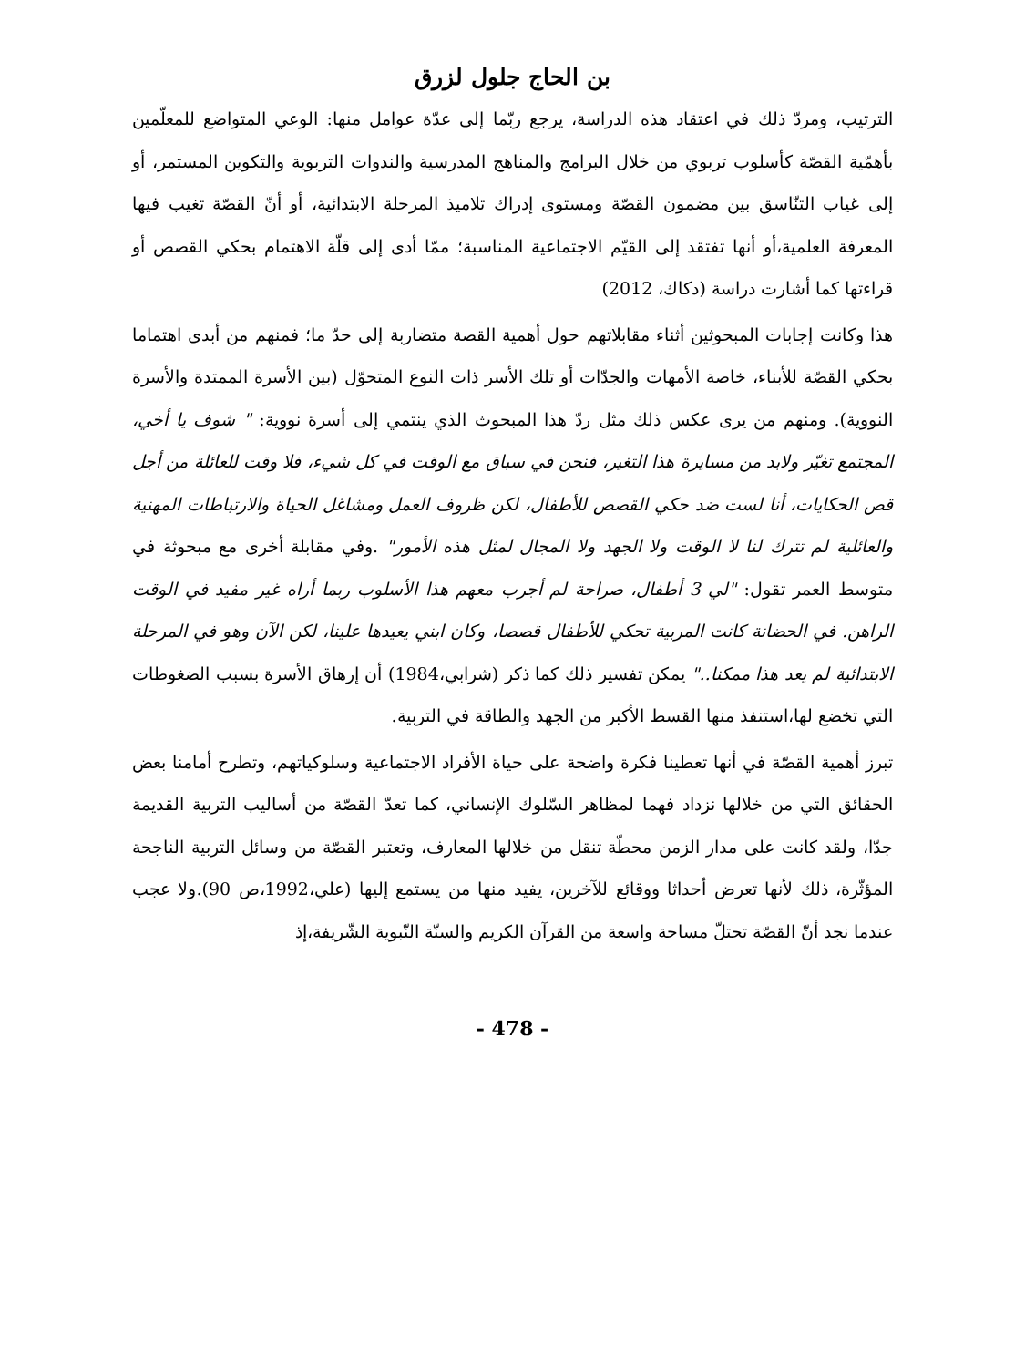بن الحاج جلول لزرق
الترتيب، ومردّ ذلك في اعتقاد هذه الدراسة، يرجع ربّما إلى عدّة عوامل منها: الوعي المتواضع للمعلّمين بأهمّية القصّة كأسلوب تربوي من خلال البرامج والمناهج المدرسية والندوات التربوية والتكوين المستمر، أو إلى غياب التنّاسق بين مضمون القصّة ومستوى إدراك تلاميذ المرحلة الابتدائية، أو أنّ القصّة تغيب فيها المعرفة العلمية،أو أنها تفتقد إلى القيّم الاجتماعية المناسبة؛ ممّا أدى إلى قلّة الاهتمام بحكي القصص أو قراءتها كما أشارت دراسة (دكاك، 2012)
هذا وكانت إجابات المبحوثين أثناء مقابلاتهم حول أهمية القصة متضاربة إلى حدّ ما؛ فمنهم من أبدى اهتماما بحكي القصّة للأبناء، خاصة الأمهات والجدّات أو تلك الأسر ذات النوع المتحوّل (بين الأسرة الممتدة والأسرة النووية). ومنهم من يرى عكس ذلك مثل ردّ هذا المبحوث الذي ينتمي إلى أسرة نووية: " شوف يا أخي، المجتمع تغيّر ولابد من مسايرة هذا التغير، فنحن في سباق مع الوقت في كل شيء، فلا وقت للعائلة من أجل قص الحكايات، أنا لست ضد حكي القصص للأطفال، لكن ظروف العمل ومشاغل الحياة والارتباطات المهنية والعائلية لم تترك لنا لا الوقت ولا الجهد ولا المجال لمثل هذه الأمور" .وفي مقابلة أخرى مع مبحوثة في متوسط العمر تقول: "لي 3 أطفال، صراحة لم أجرب معهم هذا الأسلوب ربما أراه غير مفيد في الوقت الراهن. في الحضانة كانت المربية تحكي للأطفال قصصا، وكان ابني يعيدها علينا، لكن الآن وهو في المرحلة الابتدائية لم يعد هذا ممكنا.." يمكن تفسير ذلك كما ذكر (شرابي،1984) أن إرهاق الأسرة بسبب الضغوطات التي تخضع لها،استنفذ منها القسط الأكبر من الجهد والطاقة في التربية.
تبرز أهمية القصّة في أنها تعطينا فكرة واضحة على حياة الأفراد الاجتماعية وسلوكياتهم، وتطرح أمامنا بعض الحقائق التي من خلالها نزداد فهما لمظاهر السّلوك الإنساني، كما تعدّ القصّة من أساليب التربية القديمة جدّا، ولقد كانت على مدار الزمن محطّة تنقل من خلالها المعارف، وتعتبر القصّة من وسائل التربية الناجحة المؤثّرة، ذلك لأنها تعرض أحداثا ووقائع للآخرين، يفيد منها من يستمع إليها (علي،1992،ص 90).ولا عجب عندما نجد أنّ القصّة تحتلّ مساحة واسعة من القرآن الكريم والسنّة النّبوية الشّريفة،إذ
- 478 -